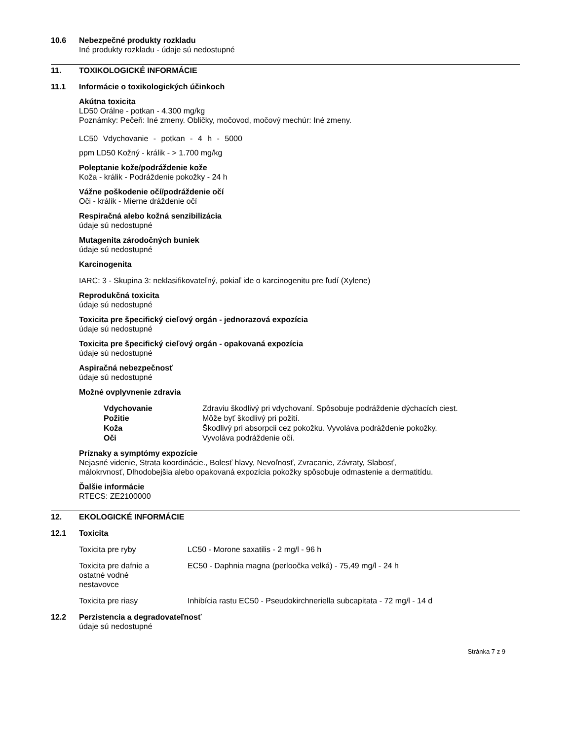10.6 Nebezpečné produkty rozkladu
Iné produkty rozkladu - údaje sú nedostupné
11. TOXIKOLOGICKÉ INFORMÁCIE
11.1 Informácie o toxikologických účinkoch
Akútna toxicita
LD50 Orálne - potkan - 4.300 mg/kg
Poznámky: Pečeň: Iné zmeny. Obličky, močovod, močový mechúr: Iné zmeny.
LC50 Vdychovanie - potkan - 4 h - 5000
ppm LD50 Kožný - králik - > 1.700 mg/kg
Poleptanie kože/podráždenie kože
Koža - králik - Podráždenie pokožky - 24 h
Vážne poškodenie očí/podráždenie očí
Oči - králik - Mierne dráždenie očí
Respiračná alebo kožná senzibilizácia
údaje sú nedostupné
Mutagenita zárodočných buniek
údaje sú nedostupné
Karcinogenita
IARC: 3 - Skupina 3: neklasifikovateľný, pokiaľ ide o karcinogenitu pre ľudí (Xylene)
Reprodukčná toxicita
údaje sú nedostupné
Toxicita pre špecifický cieľový orgán - jednorazová expozícia
údaje sú nedostupné
Toxicita pre špecifický cieľový orgán - opakovaná expozícia
údaje sú nedostupné
Aspiračná nebezpečnosť
údaje sú nedostupné
Možné ovplyvnenie zdravia
| Vdychovanie | Zdraviu škodlivý pri vdychovaní. Spôsobuje podráždenie dýchacích ciest. |
| Požitie | Môže byť škodlivý pri požití. |
| Koža | Škodlivý pri absorpcii cez pokožku. Vyvoláva podráždenie pokožky. |
| Oči | Vyvoláva podráždenie očí. |
Príznaky a symptómy expozície
Nejasné videnie, Strata koordinácie., Bolesť hlavy, Nevoľnosť, Zvracanie, Závraty, Slabosť,
málokrvnosť, Dlhodobejšia alebo opakovaná expozícia pokožky spôsobuje odmastenie a dermatitídu.
Ďalšie informácie
RTECS: ZE2100000
12. EKOLOGICKÉ INFORMÁCIE
12.1 Toxicita
| Toxicita pre ryby | LC50 - Morone saxatilis - 2 mg/l - 96 h |
| Toxicita pre dafnie a ostatné vodné nestavovce | EC50 - Daphnia magna (perloočka velká) - 75,49 mg/l - 24 h |
| Toxicita pre riasy | Inhibícia rastu EC50 - Pseudokirchneriella subcapitata - 72 mg/l - 14 d |
12.2 Perzistencia a degradovateľnosť
údaje sú nedostupné
Stránka 7 z 9